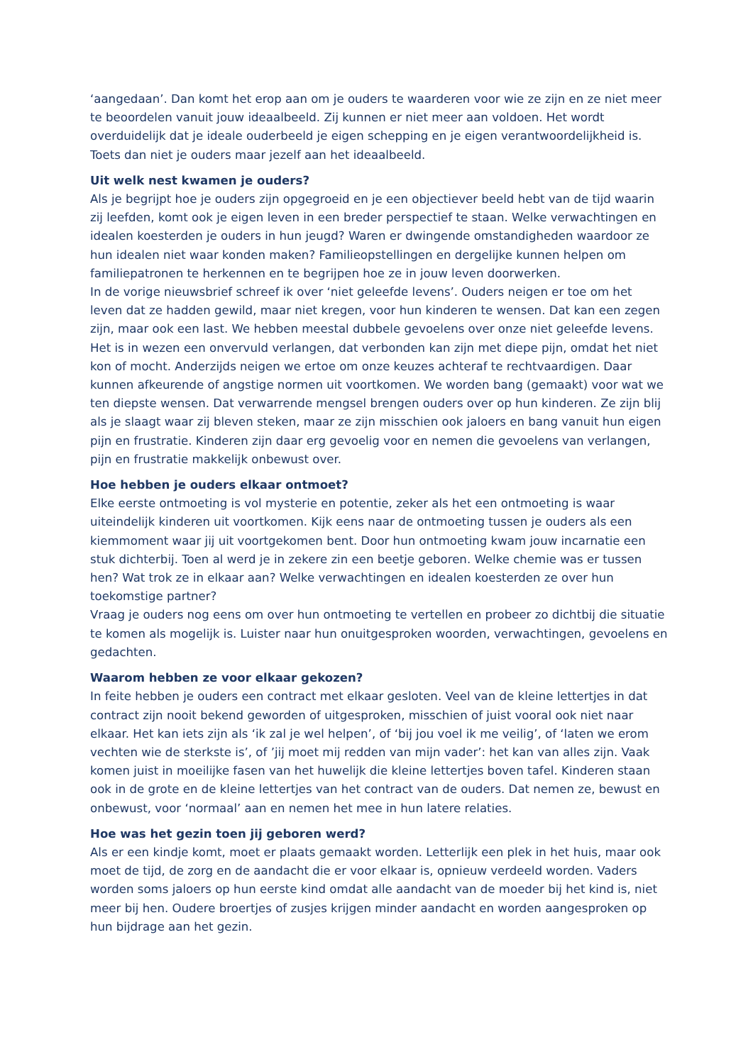‘aangedaan’. Dan komt het erop aan om je ouders te waarderen voor wie ze zijn en ze niet meer te beoordelen vanuit jouw ideaalbeeld. Zij kunnen er niet meer aan voldoen. Het wordt overduidelijk dat je ideale ouderbeeld je eigen schepping en je eigen verantwoordelijkheid is. Toets dan niet je ouders maar jezelf aan het ideaalbeeld.
Uit welk nest kwamen je ouders?
Als je begrijpt hoe je ouders zijn opgegroeid en je een objectiever beeld hebt van de tijd waarin zij leefden, komt ook je eigen leven in een breder perspectief te staan. Welke verwachtingen en idealen koesterden je ouders in hun jeugd? Waren er dwingende omstandigheden waardoor ze hun idealen niet waar konden maken? Familieopstellingen en dergelijke kunnen helpen om familiepatronen te herkennen en te begrijpen hoe ze in jouw leven doorwerken.
In de vorige nieuwsbrief schreef ik over ‘niet geleefde levens’. Ouders neigen er toe om het leven dat ze hadden gewild, maar niet kregen, voor hun kinderen te wensen. Dat kan een zegen zijn, maar ook een last. We hebben meestal dubbele gevoelens over onze niet geleefde levens. Het is in wezen een onvervuld verlangen, dat verbonden kan zijn met diepe pijn, omdat het niet kon of mocht. Anderzijds neigen we ertoe om onze keuzes achteraf te rechtvaardigen. Daar kunnen afkeurende of angstige normen uit voortkomen. We worden bang (gemaakt) voor wat we ten diepste wensen. Dat verwarrende mengsel brengen ouders over op hun kinderen. Ze zijn blij als je slaagt waar zij bleven steken, maar ze zijn misschien ook jaloers en bang vanuit hun eigen pijn en frustratie. Kinderen zijn daar erg gevoelig voor en nemen die gevoelens van verlangen, pijn en frustratie makkelijk onbewust over.
Hoe hebben je ouders elkaar ontmoet?
Elke eerste ontmoeting is vol mysterie en potentie, zeker als het een ontmoeting is waar uiteindelijk kinderen uit voortkomen. Kijk eens naar de ontmoeting tussen je ouders als een kiemmoment waar jij uit voortgekomen bent. Door hun ontmoeting kwam jouw incarnatie een stuk dichterbij. Toen al werd je in zekere zin een beetje geboren. Welke chemie was er tussen hen? Wat trok ze in elkaar aan? Welke verwachtingen en idealen koesterden ze over hun toekomstige partner?
Vraag je ouders nog eens om over hun ontmoeting te vertellen en probeer zo dichtbij die situatie te komen als mogelijk is. Luister naar hun onuitgesproken woorden, verwachtingen, gevoelens en gedachten.
Waarom hebben ze voor elkaar gekozen?
In feite hebben je ouders een contract met elkaar gesloten. Veel van de kleine lettertjes in dat contract zijn nooit bekend geworden of uitgesproken, misschien of juist vooral ook niet naar elkaar. Het kan iets zijn als ‘ik zal je wel helpen’, of ‘bij jou voel ik me veilig’, of ‘laten we erom vechten wie de sterkste is’, of ’jij moet mij redden van mijn vader’: het kan van alles zijn. Vaak komen juist in moeilijke fasen van het huwelijk die kleine lettertjes boven tafel. Kinderen staan ook in de grote en de kleine lettertjes van het contract van de ouders. Dat nemen ze, bewust en onbewust, voor ‘normaal’ aan en nemen het mee in hun latere relaties.
Hoe was het gezin toen jij geboren werd?
Als er een kindje komt, moet er plaats gemaakt worden. Letterlijk een plek in het huis, maar ook moet de tijd, de zorg en de aandacht die er voor elkaar is, opnieuw verdeeld worden. Vaders worden soms jaloers op hun eerste kind omdat alle aandacht van de moeder bij het kind is, niet meer bij hen. Oudere broertjes of zusjes krijgen minder aandacht en worden aangesproken op hun bijdrage aan het gezin.